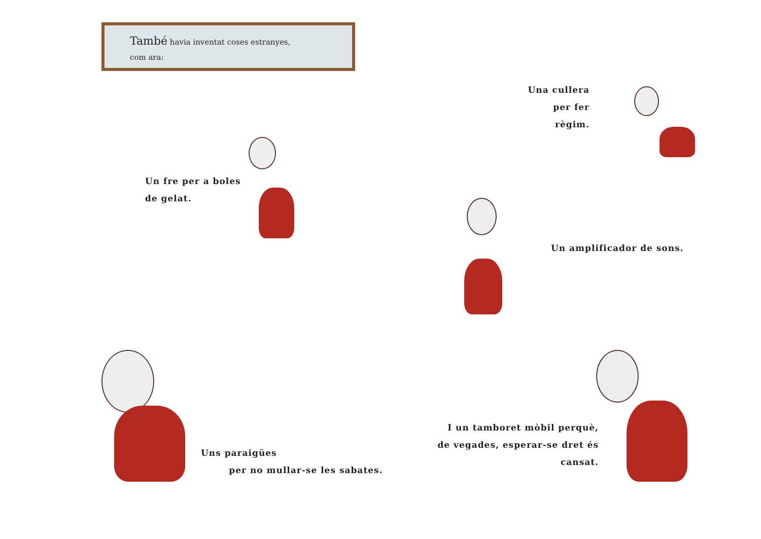També havia inventat coses estranyes,
com ara:
Un fre per a boles
de gelat.
Una cullera
per fer règim.
Un amplificador de sons.
I un tamboret mòbil perquè,
de vegades, esperar-se dret és cansat.
Uns paraigües
per no mullar-se les sabates.